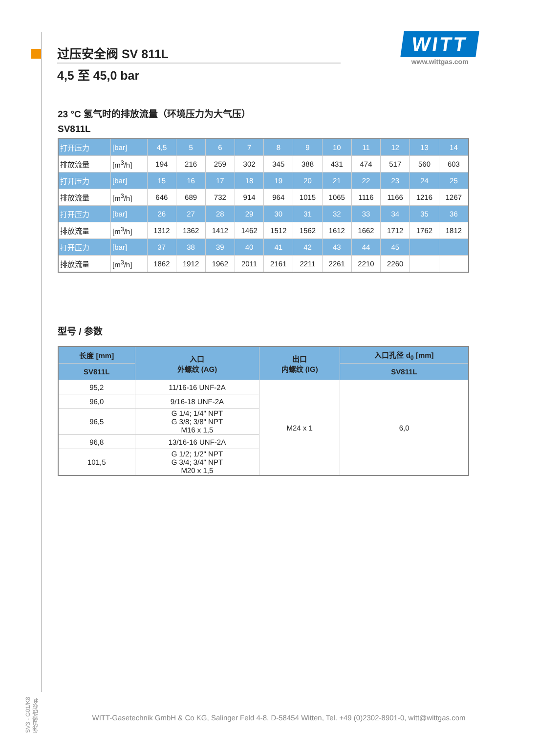SV3 - G01/K8 保留修改权利
过压安全阀 SV 811L
4,5 至 45,0 bar
WITT
www.wittgas.com
23 °C 氢气时的排放流量（环境压力为大气压）
SV811L
| 打开压力 | [bar] | 4,5 | 5 | 6 | 7 | 8 | 9 | 10 | 11 | 12 | 13 | 14 |
| 排放流量 | [m<sup>3</sup>/h] | 194 | 216 | 259 | 302 | 345 | 388 | 431 | 474 | 517 | 560 | 603 |
| 打开压力 | [bar] | 15 | 16 | 17 | 18 | 19 | 20 | 21 | 22 | 23 | 24 | 25 |
| 排放流量 | [m<sup>3</sup>/h] | 646 | 689 | 732 | 914 | 964 | 1015 | 1065 | 1116 | 1166 | 1216 | 1267 |
| 打开压力 | [bar] | 26 | 27 | 28 | 29 | 30 | 31 | 32 | 33 | 34 | 35 | 36 |
| 排放流量 | [m<sup>3</sup>/h] | 1312 | 1362 | 1412 | 1462 | 1512 | 1562 | 1612 | 1662 | 1712 | 1762 | 1812 |
| 打开压力 | [bar] | 37 | 38 | 39 | 40 | 41 | 42 | 43 | 44 | 45 | | |
| 排放流量 | [m<sup>3</sup>/h] | 1862 | 1912 | 1962 | 2011 | 2161 | 2211 | 2261 | 2210 | 2260 | | |
型号 / 参数
| 长度 [mm] | 入口 外螺纹 (AG) | 出口 内螺纹 (IG) | 入口孔径 d<sub>0</sub> [mm] |
| --- | --- | --- | --- |
| SV811L | | | SV811L |
| 95,2 | 11/16-16 UNF-2A | M24 x 1 | 6,0 |
| 96,0 | 9/16-18 UNF-2A | | |
| 96,5 | G 1/4; 1/4" NPT G 3/8; 3/8" NPT M16 x 1,5 | | |
| 96,8 | 13/16-16 UNF-2A | | |
| 101,5 | G 1/2; 1/2" NPT G 3/4; 3/4" NPT M20 x 1,5 | | |
WITT-Gasetechnik GmbH & Co KG, Salinger Feld 4-8, D-58454 Witten, Tel. +49 (0)2302-8901-0, witt@wittgas.com